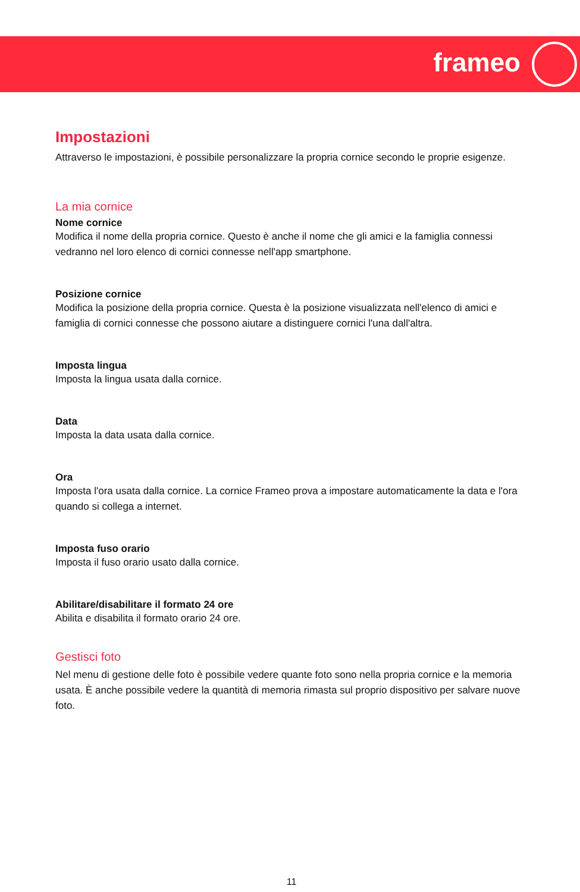frameo
Impostazioni
Attraverso le impostazioni, è possibile personalizzare la propria cornice secondo le proprie esigenze.
La mia cornice
Nome cornice
Modifica il nome della propria cornice. Questo è anche il nome che gli amici e la famiglia connessi vedranno nel loro elenco di cornici connesse nell'app smartphone.
Posizione cornice
Modifica la posizione della propria cornice. Questa è la posizione visualizzata nell'elenco di amici e famiglia di cornici connesse che possono aiutare a distinguere cornici l'una dall'altra.
Imposta lingua
Imposta la lingua usata dalla cornice.
Data
Imposta la data usata dalla cornice.
Ora
Imposta l'ora usata dalla cornice. La cornice Frameo prova a impostare automaticamente la data e l'ora quando si collega a internet.
Imposta fuso orario
Imposta il fuso orario usato dalla cornice.
Abilitare/disabilitare il formato 24 ore
Abilita e disabilita il formato orario 24 ore.
Gestisci foto
Nel menu di gestione delle foto è possibile vedere quante foto sono nella propria cornice e la memoria usata. È anche possibile vedere la quantità di memoria rimasta sul proprio dispositivo per salvare nuove foto.
11